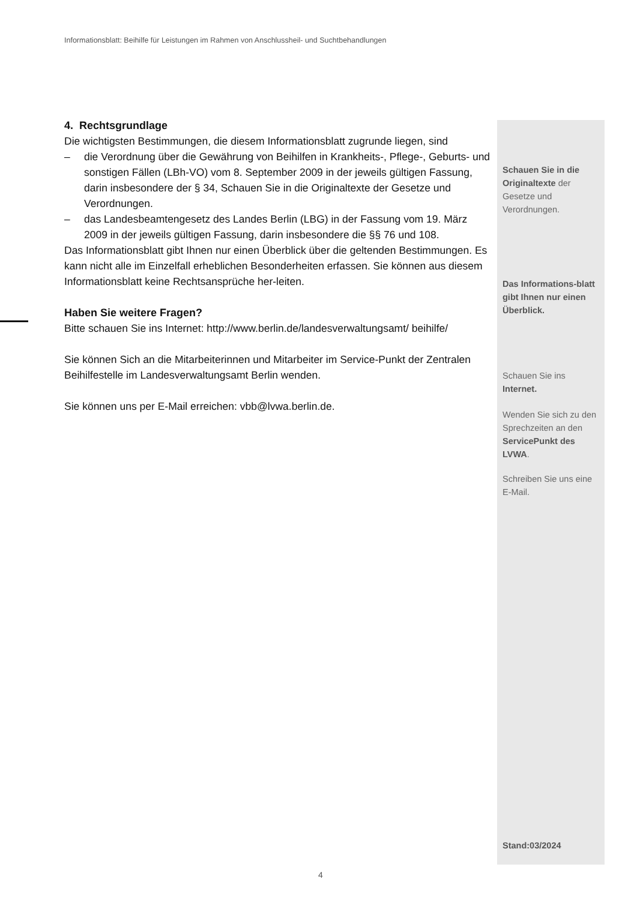Informationsblatt: Beihilfe für Leistungen im Rahmen von Anschlussheil- und Suchtbehandlungen
4. Rechtsgrundlage
Die wichtigsten Bestimmungen, die diesem Informationsblatt zugrunde liegen, sind
– die Verordnung über die Gewährung von Beihilfen in Krankheits-, Pflege-, Geburts- und sonstigen Fällen (LBh-VO) vom 8. September 2009 in der jeweils gültigen Fassung, darin insbesondere der § 34, Schauen Sie in die Originaltexte der Gesetze und Verordnungen.
– das Landesbeamtengesetz des Landes Berlin (LBG) in der Fassung vom 19. März 2009 in der jeweils gültigen Fassung, darin insbesondere die §§ 76 und 108.
Das Informationsblatt gibt Ihnen nur einen Überblick über die geltenden Bestimmungen. Es kann nicht alle im Einzelfall erheblichen Besonderheiten erfassen. Sie können aus diesem Informationsblatt keine Rechtsansprüche her-leiten.
Haben Sie weitere Fragen?
Bitte schauen Sie ins Internet: http://www.berlin.de/landesverwaltungsamt/ beihilfe/
Sie können Sich an die Mitarbeiterinnen und Mitarbeiter im Service-Punkt der Zentralen Beihilfestelle im Landesverwaltungsamt Berlin wenden.
Sie können uns per E-Mail erreichen: vbb@lvwa.berlin.de.
Schauen Sie in die Originaltexte der Gesetze und Verordnungen.
Das Informations-blatt gibt Ihnen nur einen Überblick.
Schauen Sie ins Internet.
Wenden Sie sich zu den Sprechzeiten an den ServicePunkt des LVWA.
Schreiben Sie uns eine E-Mail.
Stand:03/2024
4